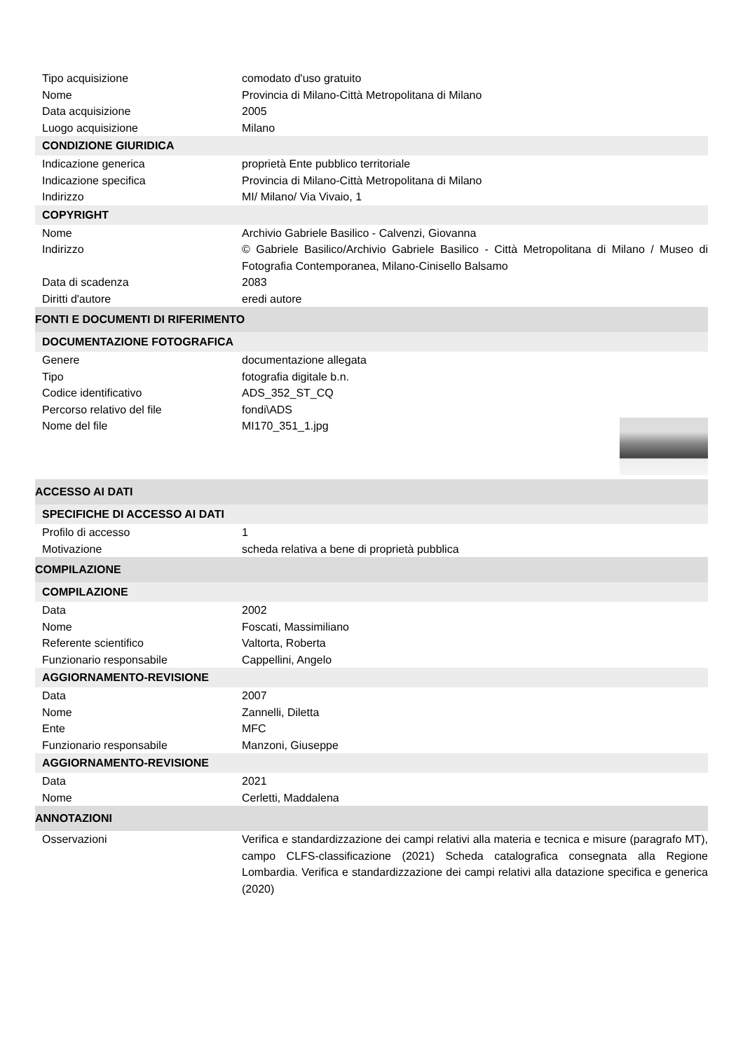| Tipo acquisizione | comodato d'uso gratuito |
| Nome | Provincia di Milano-Città Metropolitana di Milano |
| Data acquisizione | 2005 |
| Luogo acquisizione | Milano |
| CONDIZIONE GIURIDICA | |
| Indicazione generica | proprietà Ente pubblico territoriale |
| Indicazione specifica | Provincia di Milano-Città Metropolitana di Milano |
| Indirizzo | MI/ Milano/ Via Vivaio, 1 |
| COPYRIGHT | |
| Nome | Archivio Gabriele Basilico - Calvenzi, Giovanna |
| Indirizzo | © Gabriele Basilico/Archivio Gabriele Basilico - Città Metropolitana di Milano / Museo di Fotografia Contemporanea, Milano-Cinisello Balsamo |
| Data di scadenza | 2083 |
| Diritti d'autore | eredi autore |
| FONTI E DOCUMENTI DI RIFERIMENTO | |
| DOCUMENTAZIONE FOTOGRAFICA | |
| Genere | documentazione allegata |
| Tipo | fotografia digitale b.n. |
| Codice identificativo | ADS_352_ST_CQ |
| Percorso relativo del file | fondi\ADS |
| Nome del file | MI170_351_1.jpg |
| ACCESSO AI DATI | |
| SPECIFICHE DI ACCESSO AI DATI | |
| Profilo di accesso | 1 |
| Motivazione | scheda relativa a bene di proprietà pubblica |
| COMPILAZIONE | |
| COMPILAZIONE | |
| Data | 2002 |
| Nome | Foscati, Massimiliano |
| Referente scientifico | Valtorta, Roberta |
| Funzionario responsabile | Cappellini, Angelo |
| AGGIORNAMENTO-REVISIONE | |
| Data | 2007 |
| Nome | Zannelli, Diletta |
| Ente | MFC |
| Funzionario responsabile | Manzoni, Giuseppe |
| AGGIORNAMENTO-REVISIONE | |
| Data | 2021 |
| Nome | Cerletti, Maddalena |
| ANNOTAZIONI | |
| Osservazioni | Verifica e standardizzazione dei campi relativi alla materia e tecnica e misure (paragrafo MT), campo CLFS-classificazione (2021) Scheda catalografica consegnata alla Regione Lombardia. Verifica e standardizzazione dei campi relativi alla datazione specifica e generica (2020) |